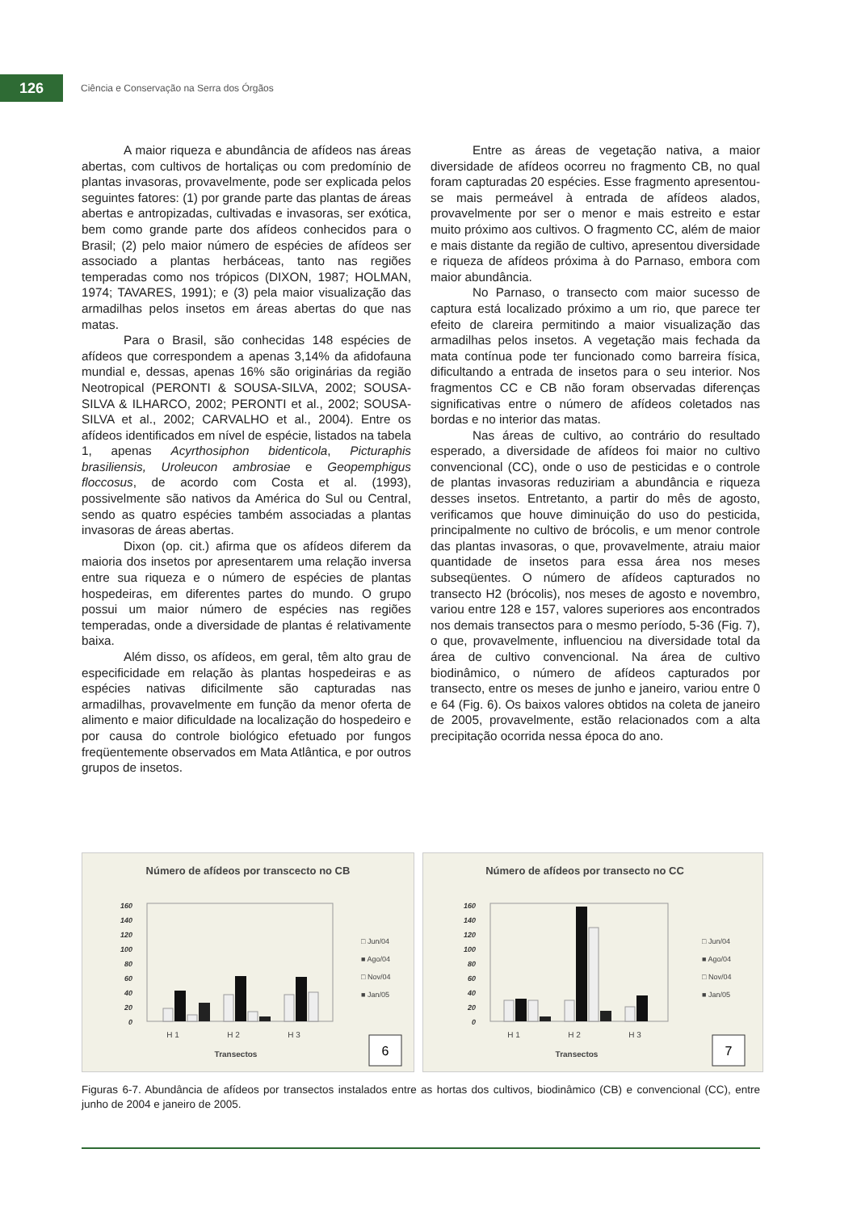126
Ciência e Conservação na Serra dos Órgãos
A maior riqueza e abundância de afídeos nas áreas abertas, com cultivos de hortaliças ou com predomínio de plantas invasoras, provavelmente, pode ser explicada pelos seguintes fatores: (1) por grande parte das plantas de áreas abertas e antropizadas, cultivadas e invasoras, ser exótica, bem como grande parte dos afídeos conhecidos para o Brasil; (2) pelo maior número de espécies de afídeos ser associado a plantas herbáceas, tanto nas regiões temperadas como nos trópicos (DIXON, 1987; HOLMAN, 1974; TAVARES, 1991); e (3) pela maior visualização das armadilhas pelos insetos em áreas abertas do que nas matas.
Para o Brasil, são conhecidas 148 espécies de afídeos que correspondem a apenas 3,14% da afidofauna mundial e, dessas, apenas 16% são originárias da região Neotropical (PERONTI & SOUSA-SILVA, 2002; SOUSA-SILVA & ILHARCO, 2002; PERONTI et al., 2002; SOUSA-SILVA et al., 2002; CARVALHO et al., 2004). Entre os afídeos identificados em nível de espécie, listados na tabela 1, apenas Acyrthosiphon bidenticola, Picturaphis brasiliensis, Uroleucon ambrosiae e Geopemphigus floccosus, de acordo com Costa et al. (1993), possivelmente são nativos da América do Sul ou Central, sendo as quatro espécies também associadas a plantas invasoras de áreas abertas.
Dixon (op. cit.) afirma que os afídeos diferem da maioria dos insetos por apresentarem uma relação inversa entre sua riqueza e o número de espécies de plantas hospedeiras, em diferentes partes do mundo. O grupo possui um maior número de espécies nas regiões temperadas, onde a diversidade de plantas é relativamente baixa.
Além disso, os afídeos, em geral, têm alto grau de especificidade em relação às plantas hospedeiras e as espécies nativas dificilmente são capturadas nas armadilhas, provavelmente em função da menor oferta de alimento e maior dificuldade na localização do hospedeiro e por causa do controle biológico efetuado por fungos freqüentemente observados em Mata Atlântica, e por outros grupos de insetos.
Entre as áreas de vegetação nativa, a maior diversidade de afídeos ocorreu no fragmento CB, no qual foram capturadas 20 espécies. Esse fragmento apresentou-se mais permeável à entrada de afídeos alados, provavelmente por ser o menor e mais estreito e estar muito próximo aos cultivos. O fragmento CC, além de maior e mais distante da região de cultivo, apresentou diversidade e riqueza de afídeos próxima à do Parnaso, embora com maior abundância.
No Parnaso, o transecto com maior sucesso de captura está localizado próximo a um rio, que parece ter efeito de clareira permitindo a maior visualização das armadilhas pelos insetos. A vegetação mais fechada da mata contínua pode ter funcionado como barreira física, dificultando a entrada de insetos para o seu interior. Nos fragmentos CC e CB não foram observadas diferenças significativas entre o número de afídeos coletados nas bordas e no interior das matas.
Nas áreas de cultivo, ao contrário do resultado esperado, a diversidade de afídeos foi maior no cultivo convencional (CC), onde o uso de pesticidas e o controle de plantas invasoras reduziriam a abundância e riqueza desses insetos. Entretanto, a partir do mês de agosto, verificamos que houve diminuição do uso do pesticida, principalmente no cultivo de brócolis, e um menor controle das plantas invasoras, o que, provavelmente, atraiu maior quantidade de insetos para essa área nos meses subseqüentes. O número de afídeos capturados no transecto H2 (brócolis), nos meses de agosto e novembro, variou entre 128 e 157, valores superiores aos encontrados nos demais transectos para o mesmo período, 5-36 (Fig. 7), o que, provavelmente, influenciou na diversidade total da área de cultivo convencional. Na área de cultivo biodinâmico, o número de afídeos capturados por transecto, entre os meses de junho e janeiro, variou entre 0 e 64 (Fig. 6). Os baixos valores obtidos na coleta de janeiro de 2005, provavelmente, estão relacionados com a alta precipitação ocorrida nessa época do ano.
Número de afídeos por transcecto no CB
160
140
120
100
80
60
40
20
0
□ Jun/04
■ Ago/04
□ Nov/04
■ Jan/05
H 1
H 2
H 3
Transectos
6
Número de afídeos por transecto no CC
160
140
120
100
80
60
40
20
0
□ Jun/04
■ Ago/04
□ Nov/04
■ Jan/05
H 1
H 2
H 3
Transectos
7
Figuras 6-7. Abundância de afídeos por transectos instalados entre as hortas dos cultivos, biodinâmico (CB) e convencional (CC), entre junho de 2004 e janeiro de 2005.